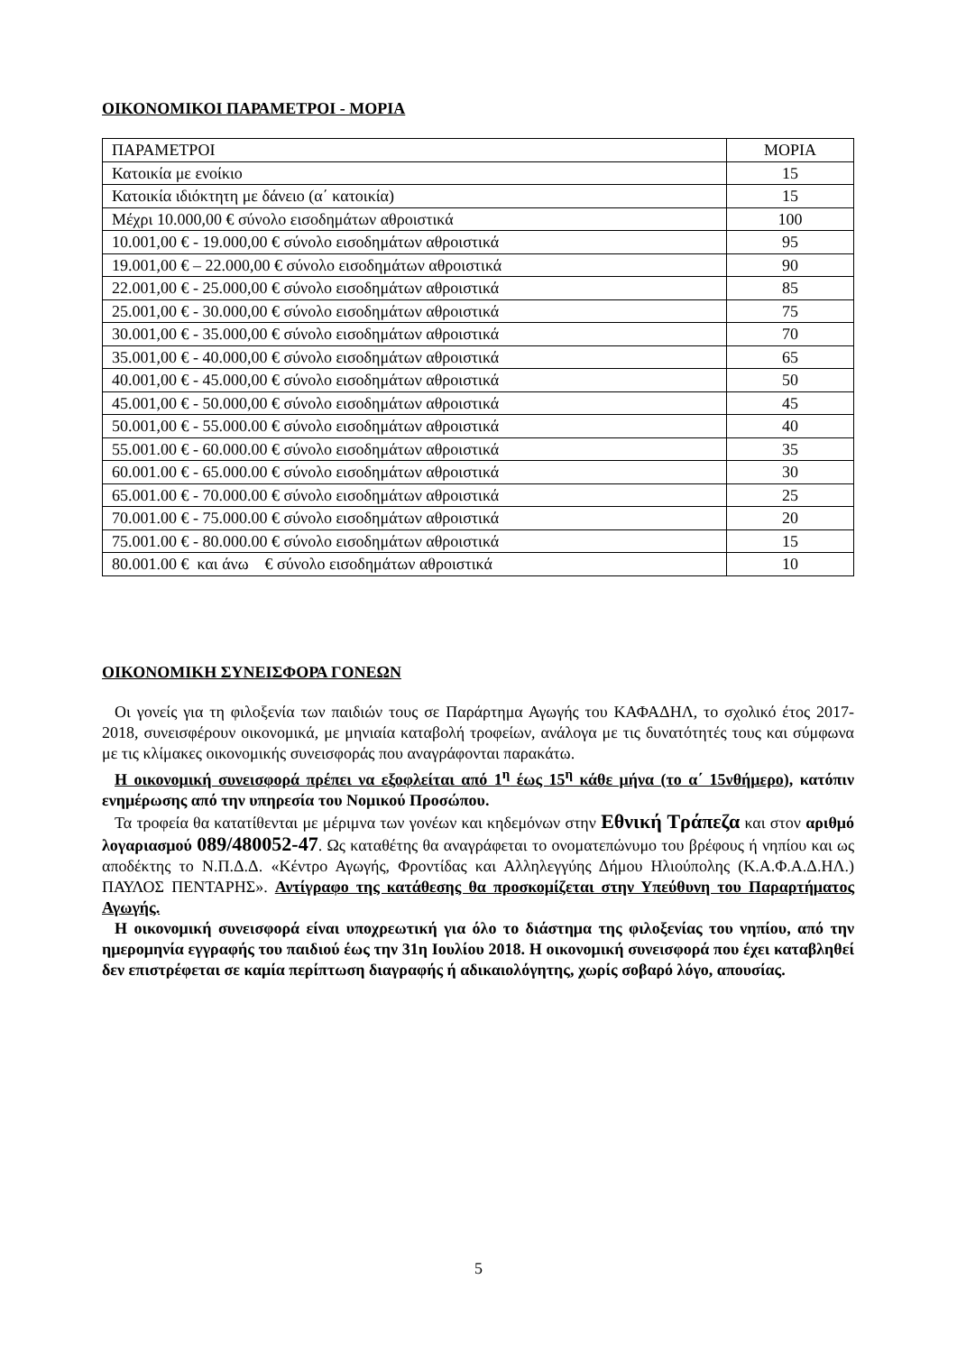ΟΙΚΟΝΟΜΙΚΟΙ ΠΑΡΑΜΕΤΡΟΙ - ΜΟΡΙΑ
| ΠΑΡΑΜΕΤΡΟΙ | ΜΟΡΙΑ |
| Κατοικία με ενοίκιο | 15 |
| Κατοικία ιδιόκτητη με δάνειο (α΄ κατοικία) | 15 |
| Μέχρι 10.000,00 € σύνολο εισοδημάτων αθροιστικά | 100 |
| 10.001,00 € - 19.000,00 € σύνολο εισοδημάτων αθροιστικά | 95 |
| 19.001,00 € – 22.000,00 € σύνολο εισοδημάτων αθροιστικά | 90 |
| 22.001,00 € - 25.000,00 € σύνολο εισοδημάτων αθροιστικά | 85 |
| 25.001,00 € - 30.000,00 € σύνολο εισοδημάτων αθροιστικά | 75 |
| 30.001,00 € - 35.000,00 € σύνολο εισοδημάτων αθροιστικά | 70 |
| 35.001,00 € - 40.000,00 € σύνολο εισοδημάτων αθροιστικά | 65 |
| 40.001,00 € - 45.000,00 € σύνολο εισοδημάτων αθροιστικά | 50 |
| 45.001,00 € - 50.000,00 € σύνολο εισοδημάτων αθροιστικά | 45 |
| 50.001,00 € - 55.000.00 € σύνολο εισοδημάτων αθροιστικά | 40 |
| 55.001.00 € - 60.000.00 € σύνολο εισοδημάτων αθροιστικά | 35 |
| 60.001.00 € - 65.000.00 € σύνολο εισοδημάτων αθροιστικά | 30 |
| 65.001.00 € - 70.000.00 € σύνολο εισοδημάτων αθροιστικά | 25 |
| 70.001.00 € - 75.000.00 € σύνολο εισοδημάτων αθροιστικά | 20 |
| 75.001.00 € - 80.000.00 € σύνολο εισοδημάτων αθροιστικά | 15 |
| 80.001.00 € και άνω € σύνολο εισοδημάτων αθροιστικά | 10 |
ΟΙΚΟΝΟΜΙΚΗ ΣΥΝΕΙΣΦΟΡΑ ΓΟΝΕΩΝ
Οι γονείς για τη φιλοξενία των παιδιών τους σε Παράρτημα Αγωγής του ΚΑΦΑΔΗΛ, το σχολικό έτος 2017-2018, συνεισφέρουν οικονομικά, με μηνιαία καταβολή τροφείων, ανάλογα με τις δυνατότητές τους και σύμφωνα με τις κλίμακες οικονομικής συνεισφοράς που αναγράφονται παρακάτω.
Η οικονομική συνεισφορά πρέπει να εξοφλείται από 1<sup>η</sup> έως 15<sup>η</sup> κάθε μήνα (το α΄ 15νθήμερο), κατόπιν ενημέρωσης από την υπηρεσία του Νομικού Προσώπου.
Τα τροφεία θα κατατίθενται με μέριμνα των γονέων και κηδεμόνων στην Εθνική Τράπεζα και στον αριθμό λογαριασμού 089/480052-47. Ως καταθέτης θα αναγράφεται το ονοματεπώνυμο του βρέφους ή νηπίου και ως αποδέκτης το Ν.Π.Δ.Δ. «Κέντρο Αγωγής, Φροντίδας και Αλληλεγγύης Δήμου Ηλιούπολης (Κ.Α.Φ.Α.Δ.ΗΛ.) ΠΑΥΛΟΣ ΠΕΝΤΑΡΗΣ». Αντίγραφο της κατάθεσης θα προσκομίζεται στην Υπεύθυνη του Παραρτήματος Αγωγής.
Η οικονομική συνεισφορά είναι υποχρεωτική για όλο το διάστημα της φιλοξενίας του νηπίου, από την ημερομηνία εγγραφής του παιδιού έως την 31η Ιουλίου 2018. Η οικονομική συνεισφορά που έχει καταβληθεί δεν επιστρέφεται σε καμία περίπτωση διαγραφής ή αδικαιολόγητης, χωρίς σοβαρό λόγο, απουσίας.
5